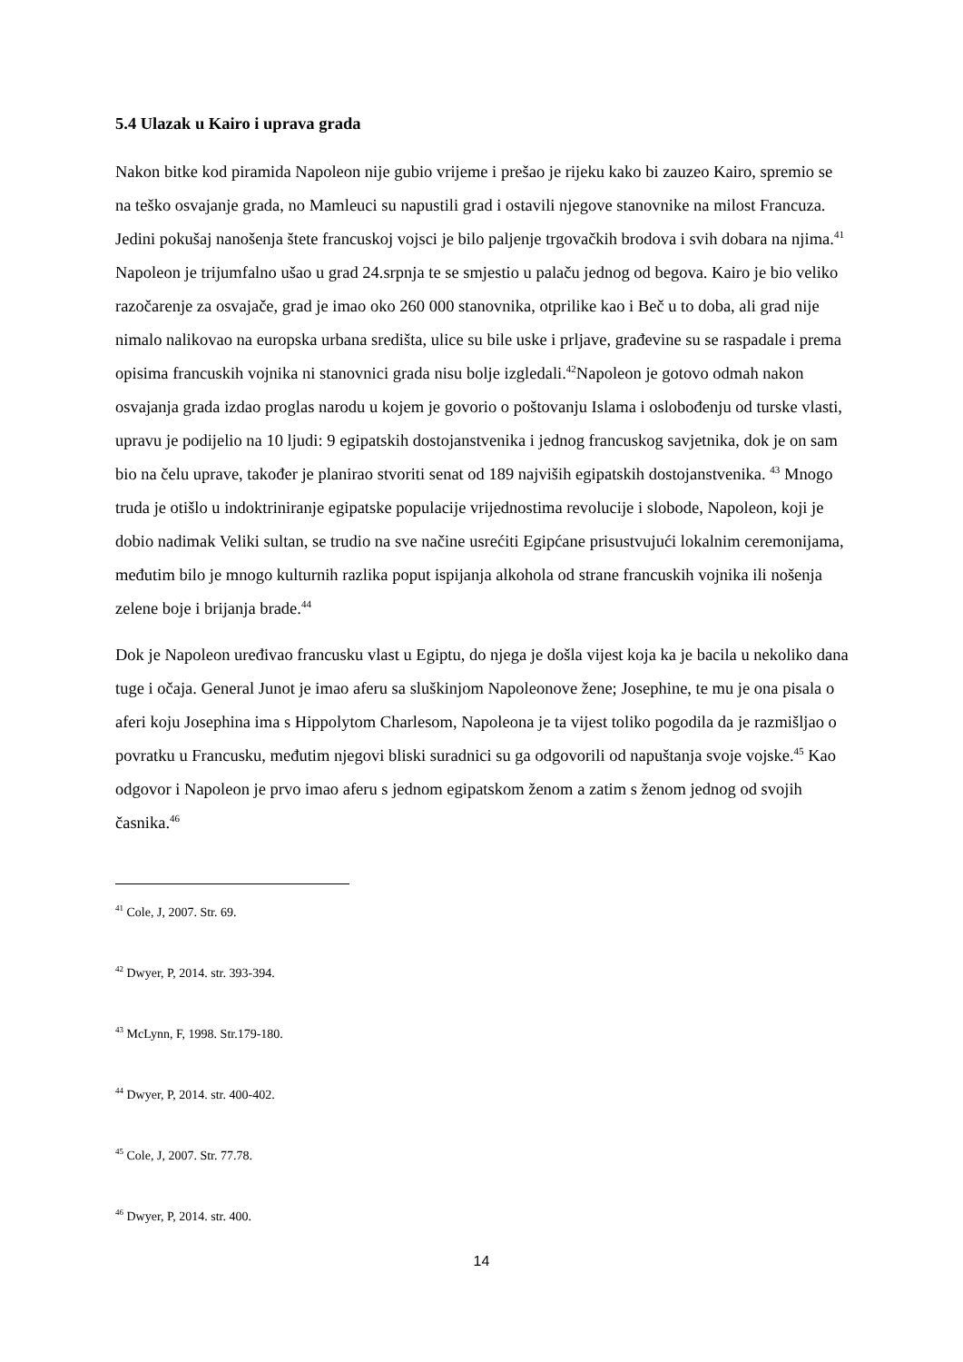5.4 Ulazak u Kairo i uprava grada
Nakon bitke kod piramida Napoleon nije gubio vrijeme i prešao je rijeku kako bi zauzeo Kairo, spremio se na teško osvajanje grada, no Mamleuci su napustili grad i ostavili njegove stanovnike na milost Francuza. Jedini pokušaj nanošenja štete francuskoj vojsci je bilo paljenje trgovačkih brodova i svih dobara na njima.<sup>41</sup> Napoleon je trijumfalno ušao u grad 24.srpnja te se smjestio u palaču jednog od begova. Kairo je bio veliko razočarenje za osvajače, grad je imao oko 260 000 stanovnika, otprilike kao i Beč u to doba, ali grad nije nimalo nalikovao na europska urbana središta, ulice su bile uske i prljave, građevine su se raspadale i prema opisima francuskih vojnika ni stanovnici grada nisu bolje izgledali.<sup>42</sup>Napoleon je gotovo odmah nakon osvajanja grada izdao proglas narodu u kojem je govorio o poštovanju Islama i oslobođenju od turske vlasti, upravu je podijelio na 10 ljudi: 9 egipatskih dostojanstvenika i jednog francuskog savjetnika, dok je on sam bio na čelu uprave, također je planirao stvoriti senat od 189 najviših egipatskih dostojanstvenika. <sup>43</sup> Mnogo truda je otišlo u indoktriniranje egipatske populacije vrijednostima revolucije i slobode, Napoleon, koji je dobio nadimak Veliki sultan, se trudio na sve načine usrećiti Egipćane prisustvujući lokalnim ceremonijama, međutim bilo je mnogo kulturnih razlika poput ispijanja alkohola od strane francuskih vojnika ili nošenja zelene boje i brijanja brade.<sup>44</sup>
Dok je Napoleon uređivao francusku vlast u Egiptu, do njega je došla vijest koja ka je bacila u nekoliko dana tuge i očaja. General Junot je imao aferu sa sluškinjom Napoleonove žene; Josephine, te mu je ona pisala o aferi koju Josephina ima s Hippolytom Charlesom, Napoleona je ta vijest toliko pogodila da je razmišljao o povratku u Francusku, međutim njegovi bliski suradnici su ga odgovorili od napuštanja svoje vojske.<sup>45</sup> Kao odgovor i Napoleon je prvo imao aferu s jednom egipatskom ženom a zatim s ženom jednog od svojih časnika.<sup>46</sup>
<sup>41</sup> Cole, J, 2007. Str. 69.
<sup>42</sup> Dwyer, P, 2014. str. 393-394.
<sup>43</sup> McLynn, F, 1998. Str.179-180.
<sup>44</sup> Dwyer, P, 2014. str. 400-402.
<sup>45</sup> Cole, J, 2007. Str. 77.78.
<sup>46</sup> Dwyer, P, 2014. str. 400.
14